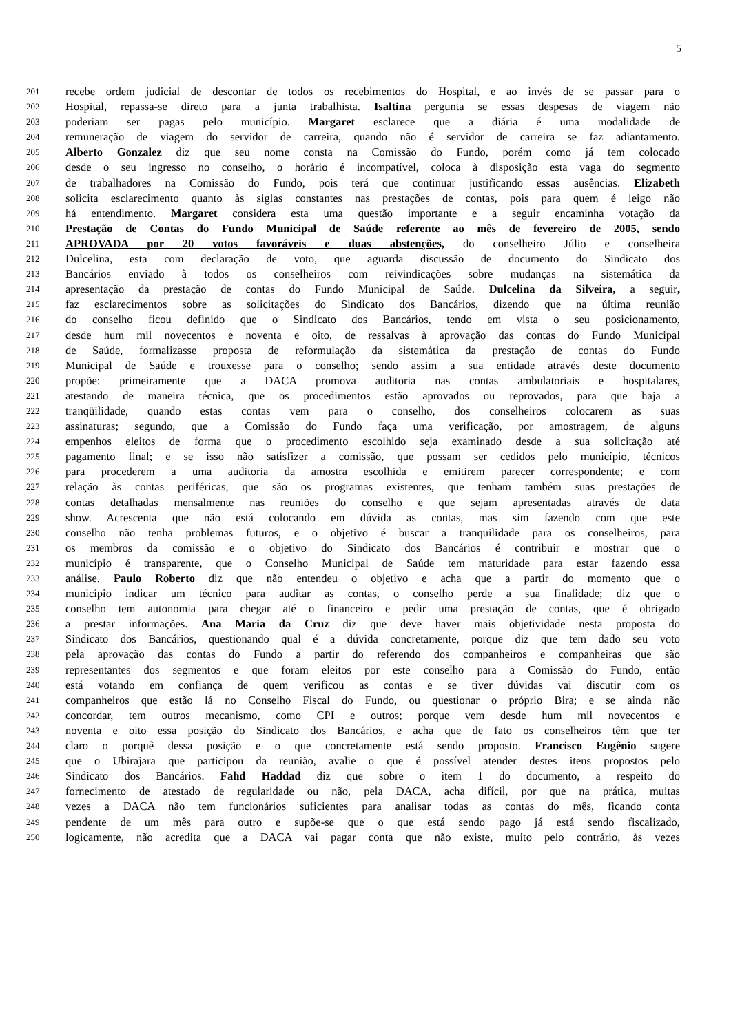5
201 recebe ordem judicial de descontar de todos os recebimentos do Hospital, e ao invés de se passar para o
202 Hospital, repassa-se direto para a junta trabalhista. Isaltina pergunta se essas despesas de viagem não
203 poderiam ser pagas pelo município. Margaret esclarece que a diária é uma modalidade de
204 remuneração de viagem do servidor de carreira, quando não é servidor de carreira se faz adiantamento.
205 Alberto Gonzalez diz que seu nome consta na Comissão do Fundo, porém como já tem colocado
206 desde o seu ingresso no conselho, o horário é incompatível, coloca à disposição esta vaga do segmento
207 de trabalhadores na Comissão do Fundo, pois terá que continuar justificando essas ausências. Elizabeth
208 solicita esclarecimento quanto às siglas constantes nas prestações de contas, pois para quem é leigo não
209 há entendimento. Margaret considera esta uma questão importante e a seguir encaminha votação da
210 Prestação de Contas do Fundo Municipal de Saúde referente ao mês de fevereiro de 2005, sendo
211 APROVADA por 20 votos favoráveis e duas abstenções, do conselheiro Júlio e conselheira
212 Dulcelina, esta com declaração de voto, que aguarda discussão de documento do Sindicato dos
213 Bancários enviado à todos os conselheiros com reivindicações sobre mudanças na sistemática da
214 apresentação da prestação de contas do Fundo Municipal de Saúde. Dulcelina da Silveira, a seguir,
215 faz esclarecimentos sobre as solicitações do Sindicato dos Bancários, dizendo que na última reunião
216 do conselho ficou definido que o Sindicato dos Bancários, tendo em vista o seu posicionamento,
217 desde hum mil novecentos e noventa e oito, de ressalvas à aprovação das contas do Fundo Municipal
218 de Saúde, formalizasse proposta de reformulação da sistemática da prestação de contas do Fundo
219 Municipal de Saúde e trouxesse para o conselho; sendo assim a sua entidade através deste documento
220 propõe: primeiramente que a DACA promova auditoria nas contas ambulatoriais e hospitalares,
221 atestando de maneira técnica, que os procedimentos estão aprovados ou reprovados, para que haja a
222 tranqüilidade, quando estas contas vem para o conselho, dos conselheiros colocarem as suas
223 assinaturas; segundo, que a Comissão do Fundo faça uma verificação, por amostragem, de alguns
224 empenhos eleitos de forma que o procedimento escolhido seja examinado desde a sua solicitação até
225 pagamento final; e se isso não satisfizer a comissão, que possam ser cedidos pelo município, técnicos
226 para procederem a uma auditoria da amostra escolhida e emitirem parecer correspondente; e com
227 relação às contas periféricas, que são os programas existentes, que tenham também suas prestações de
228 contas detalhadas mensalmente nas reuniões do conselho e que sejam apresentadas através de data
229 show. Acrescenta que não está colocando em dúvida as contas, mas sim fazendo com que este
230 conselho não tenha problemas futuros, e o objetivo é buscar a tranquilidade para os conselheiros, para
231 os membros da comissão e o objetivo do Sindicato dos Bancários é contribuir e mostrar que o
232 município é transparente, que o Conselho Municipal de Saúde tem maturidade para estar fazendo essa
233 análise. Paulo Roberto diz que não entendeu o objetivo e acha que a partir do momento que o
234 município indicar um técnico para auditar as contas, o conselho perde a sua finalidade; diz que o
235 conselho tem autonomia para chegar até o financeiro e pedir uma prestação de contas, que é obrigado
236 a prestar informações. Ana Maria da Cruz diz que deve haver mais objetividade nesta proposta do
237 Sindicato dos Bancários, questionando qual é a dúvida concretamente, porque diz que tem dado seu voto
238 pela aprovação das contas do Fundo a partir do referendo dos companheiros e companheiras que são
239 representantes dos segmentos e que foram eleitos por este conselho para a Comissão do Fundo, então
240 está votando em confiança de quem verificou as contas e se tiver dúvidas vai discutir com os
241 companheiros que estão lá no Conselho Fiscal do Fundo, ou questionar o próprio Bira; e se ainda não
242 concordar, tem outros mecanismo, como CPI e outros; porque vem desde hum mil novecentos e
243 noventa e oito essa posição do Sindicato dos Bancários, e acha que de fato os conselheiros têm que ter
244 claro o porquê dessa posição e o que concretamente está sendo proposto. Francisco Eugênio sugere
245 que o Ubirajara que participou da reunião, avalie o que é possível atender destes itens propostos pelo
246 Sindicato dos Bancários. Fahd Haddad diz que sobre o item 1 do documento, a respeito do
247 fornecimento de atestado de regularidade ou não, pela DACA, acha difícil, por que na prática, muitas
248 vezes a DACA não tem funcionários suficientes para analisar todas as contas do mês, ficando conta
249 pendente de um mês para outro e supõe-se que o que está sendo pago já está sendo fiscalizado,
250 logicamente, não acredita que a DACA vai pagar conta que não existe, muito pelo contrário, às vezes